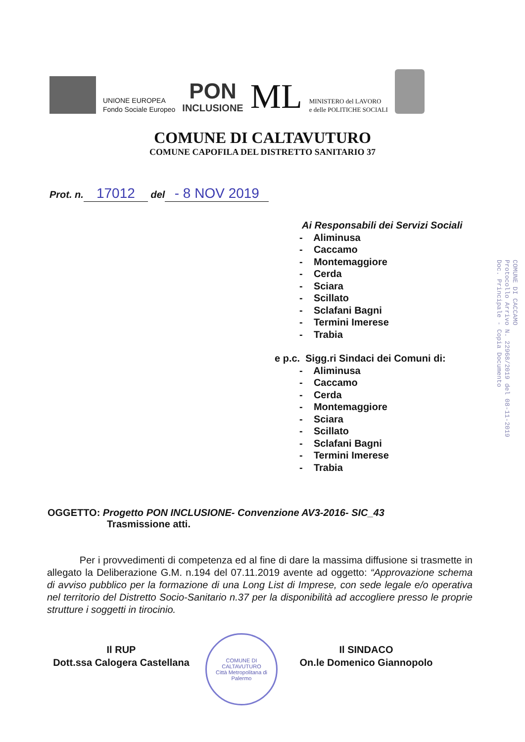UNIONE EUROPEA
Fondo Sociale Europeo
PON
INCLUSIONE
ML
MINISTERO del LAVORO
e delle POLITICHE SOCIALI
COMUNE DI CALTAVUTURO
COMUNE CAPOFILA DEL DISTRETTO SANITARIO 37
Prot. n. 17012 del - 8 NOV 2019
Ai Responsabili dei Servizi Sociali
- Aliminusa
- Caccamo
- Montemaggiore
- Cerda
- Sciara
- Scillato
- Sclafani Bagni
- Termini Imerese
- Trabia
e p.c. Sigg.ri Sindaci dei Comuni di:
- Aliminusa
- Caccamo
- Cerda
- Montemaggiore
- Sciara
- Scillato
- Sclafani Bagni
- Termini Imerese
- Trabia
COMUNE DI CACCAMO
Protocollo Arrivo N. 22968/2019 del 08-11-2019
Doc. Principale - Copia Documento
OGGETTO: Progetto PON INCLUSIONE- Convenzione AV3-2016- SIC_43
Trasmissione atti.
Per i provvedimenti di competenza ed al fine di dare la massima diffusione si trasmette in allegato la Deliberazione G.M. n.194 del 07.11.2019 avente ad oggetto: “Approvazione schema di avviso pubblico per la formazione di una Long List di Imprese, con sede legale e/o operativa nel territorio del Distretto Socio-Sanitario n.37 per la disponibilità ad accogliere presso le proprie strutture i soggetti in tirocinio.
Il RUP
Dott.ssa Calogera Castellana
COMUNE DI CALTAVUTURO
Città Metropolitana di Palermo
Il SINDACO
On.le Domenico Giannopolo